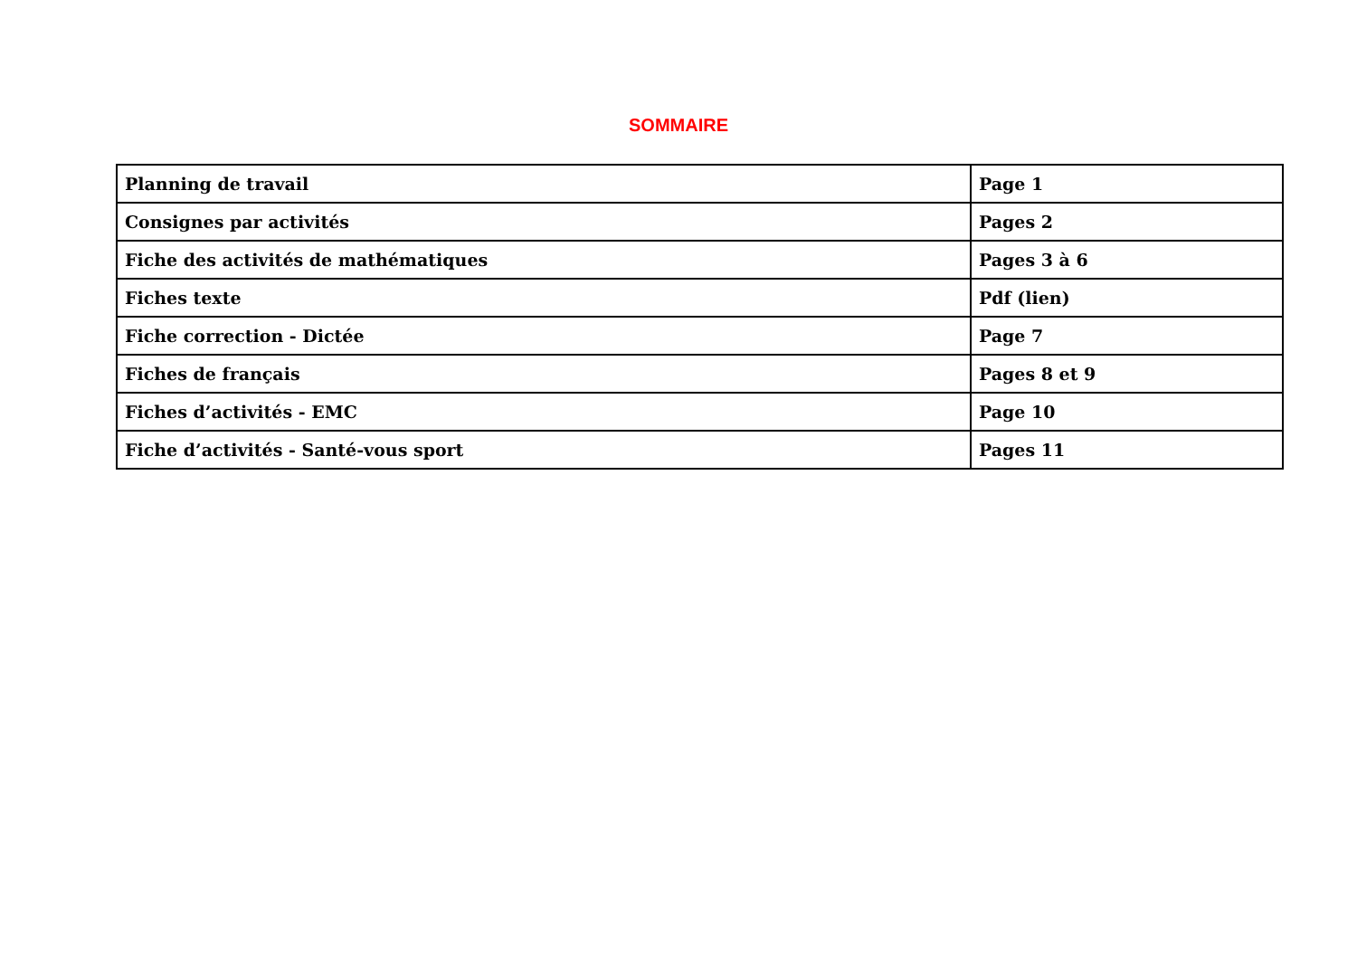SOMMAIRE
| Planning de travail | Page 1 |
| Consignes par activités | Pages 2 |
| Fiche des activités de mathématiques | Pages 3 à 6 |
| Fiches texte | Pdf (lien) |
| Fiche correction - Dictée | Page 7 |
| Fiches de français | Pages 8 et 9 |
| Fiches d’activités - EMC | Page 10 |
| Fiche d’activités - Santé-vous sport | Pages 11 |